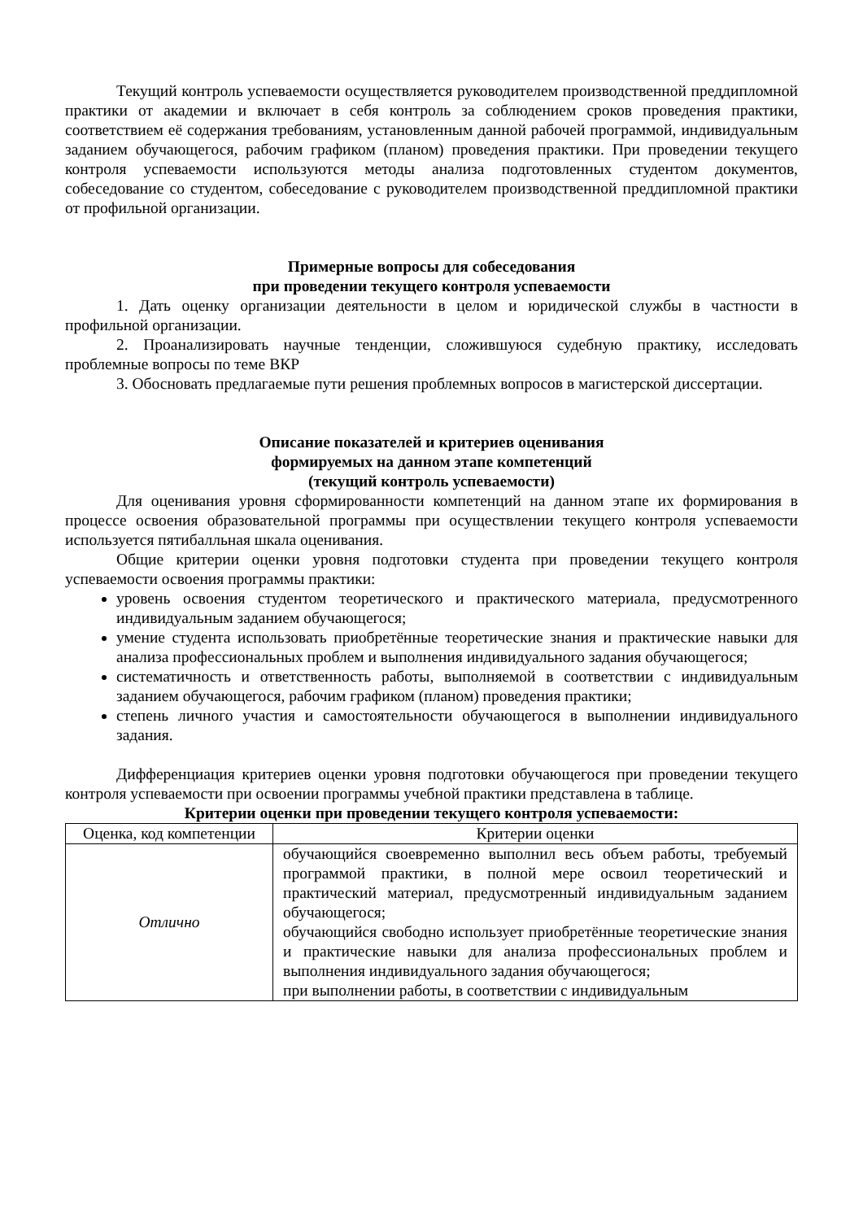Текущий контроль успеваемости осуществляется руководителем производственной преддипломной практики от академии и включает в себя контроль за соблюдением сроков проведения практики, соответствием её содержания требованиям, установленным данной рабочей программой, индивидуальным заданием обучающегося, рабочим графиком (планом) проведения практики. При проведении текущего контроля успеваемости используются методы анализа подготовленных студентом документов, собеседование со студентом, собеседование с руководителем производственной преддипломной практики от профильной организации.
Примерные вопросы для собеседования
при проведении текущего контроля успеваемости
1. Дать оценку организации деятельности в целом и юридической службы в частности в профильной организации.
2. Проанализировать научные тенденции, сложившуюся судебную практику, исследовать проблемные вопросы по теме ВКР
3. Обосновать предлагаемые пути решения проблемных вопросов в магистерской диссертации.
Описание показателей и критериев оценивания
формируемых на данном этапе компетенций
(текущий контроль успеваемости)
Для оценивания уровня сформированности компетенций на данном этапе их формирования в процессе освоения образовательной программы при осуществлении текущего контроля успеваемости используется пятибалльная шкала оценивания.
Общие критерии оценки уровня подготовки студента при проведении текущего контроля успеваемости освоения программы практики:
уровень освоения студентом теоретического и практического материала, предусмотренного индивидуальным заданием обучающегося;
умение студента использовать приобретённые теоретические знания и практические навыки для анализа профессиональных проблем и выполнения индивидуального задания обучающегося;
систематичность и ответственность работы, выполняемой в соответствии с индивидуальным заданием обучающегося, рабочим графиком (планом) проведения практики;
степень личного участия и самостоятельности обучающегося в выполнении индивидуального задания.
Дифференциация критериев оценки уровня подготовки обучающегося при проведении текущего контроля успеваемости при освоении программы учебной практики представлена в таблице.
Критерии оценки при проведении текущего контроля успеваемости:
| Оценка, код компетенции | Критерии оценки |
| --- | --- |
| Отлично | обучающийся своевременно выполнил весь объем работы, требуемый программой практики, в полной мере освоил теоретический и практический материал, предусмотренный индивидуальным заданием обучающегося; обучающийся свободно использует приобретённые теоретические знания и практические навыки для анализа профессиональных проблем и выполнения индивидуального задания обучающегося; при выполнении работы, в соответствии с индивидуальным |